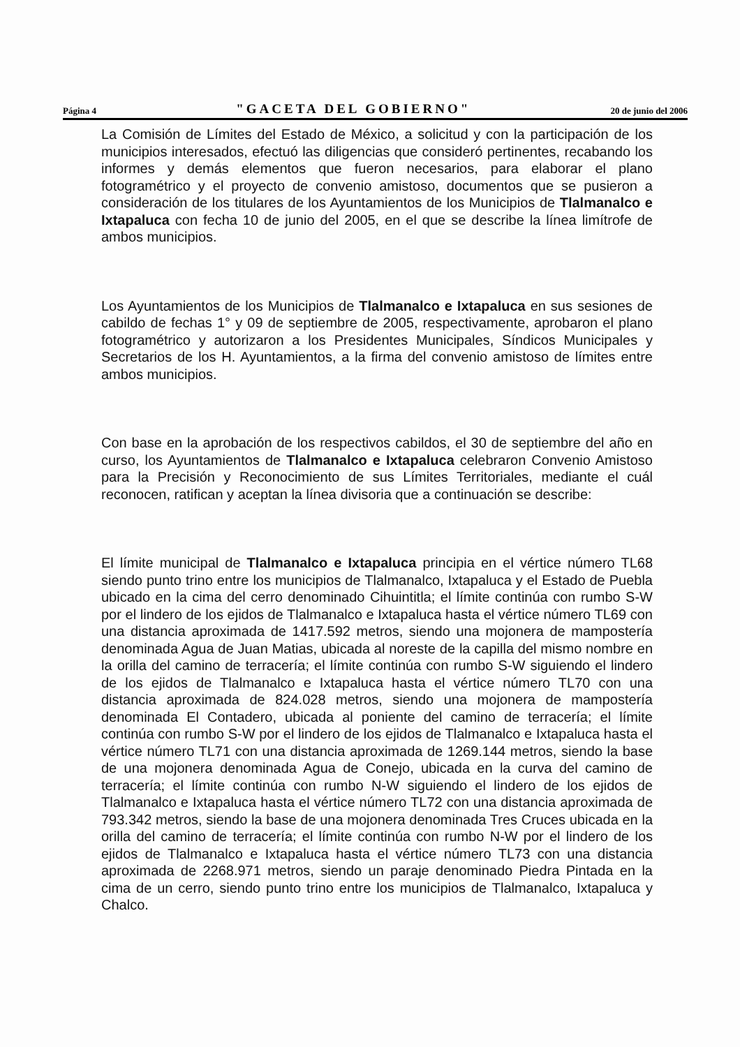Página 4 "GACETA DEL GOBIERNO" 20 de junio del 2006
La Comisión de Límites del Estado de México, a solicitud y con la participación de los municipios interesados, efectuó las diligencias que consideró pertinentes, recabando los informes y demás elementos que fueron necesarios, para elaborar el plano fotogramétrico y el proyecto de convenio amistoso, documentos que se pusieron a consideración de los titulares de los Ayuntamientos de los Municipios de Tlalmanalco e Ixtapaluca con fecha 10 de junio del 2005, en el que se describe la línea limítrofe de ambos municipios.
Los Ayuntamientos de los Municipios de Tlalmanalco e Ixtapaluca en sus sesiones de cabildo de fechas 1° y 09 de septiembre de 2005, respectivamente, aprobaron el plano fotogramétrico y autorizaron a los Presidentes Municipales, Síndicos Municipales y Secretarios de los H. Ayuntamientos, a la firma del convenio amistoso de límites entre ambos municipios.
Con base en la aprobación de los respectivos cabildos, el 30 de septiembre del año en curso, los Ayuntamientos de Tlalmanalco e Ixtapaluca celebraron Convenio Amistoso para la Precisión y Reconocimiento de sus Límites Territoriales, mediante el cuál reconocen, ratifican y aceptan la línea divisoria que a continuación se describe:
El límite municipal de Tlalmanalco e Ixtapaluca principia en el vértice número TL68 siendo punto trino entre los municipios de Tlalmanalco, Ixtapaluca y el Estado de Puebla ubicado en la cima del cerro denominado Cihuintitla; el límite continúa con rumbo S-W por el lindero de los ejidos de Tlalmanalco e Ixtapaluca hasta el vértice número TL69 con una distancia aproximada de 1417.592 metros, siendo una mojonera de mampostería denominada Agua de Juan Matias, ubicada al noreste de la capilla del mismo nombre en la orilla del camino de terracería; el límite continúa con rumbo S-W siguiendo el lindero de los ejidos de Tlalmanalco e Ixtapaluca hasta el vértice número TL70 con una distancia aproximada de 824.028 metros, siendo una mojonera de mampostería denominada El Contadero, ubicada al poniente del camino de terracería; el límite continúa con rumbo S-W por el lindero de los ejidos de Tlalmanalco e Ixtapaluca hasta el vértice número TL71 con una distancia aproximada de 1269.144 metros, siendo la base de una mojonera denominada Agua de Conejo, ubicada en la curva del camino de terracería; el límite continúa con rumbo N-W siguiendo el lindero de los ejidos de Tlalmanalco e Ixtapaluca hasta el vértice número TL72 con una distancia aproximada de 793.342 metros, siendo la base de una mojonera denominada Tres Cruces ubicada en la orilla del camino de terracería; el límite continúa con rumbo N-W por el lindero de los ejidos de Tlalmanalco e Ixtapaluca hasta el vértice número TL73 con una distancia aproximada de 2268.971 metros, siendo un paraje denominado Piedra Pintada en la cima de un cerro, siendo punto trino entre los municipios de Tlalmanalco, Ixtapaluca y Chalco.